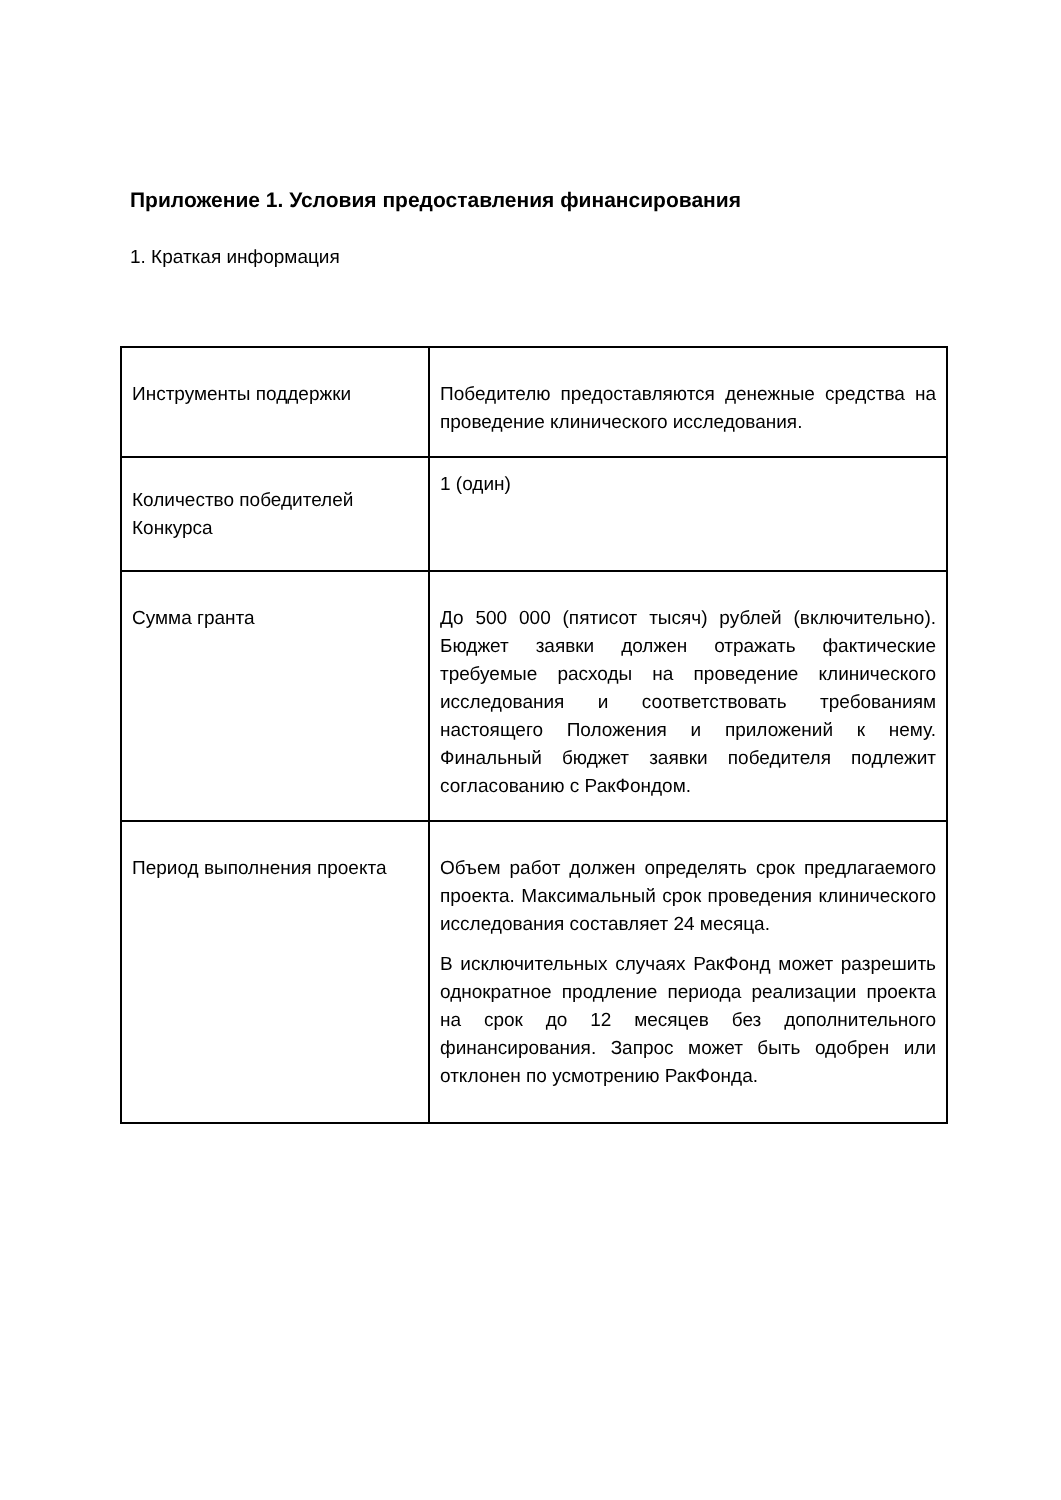Приложение 1. Условия предоставления финансирования
1. Краткая информация
| Инструменты поддержки | Победителю предоставляются денежные средства на проведение клинического исследования. |
| Количество победителей Конкурса | 1 (один) |
| Сумма гранта | До 500 000 (пятисот тысяч) рублей (включительно). Бюджет заявки должен отражать фактические требуемые расходы на проведение клинического исследования и соответствовать требованиям настоящего Положения и приложений к нему. Финальный бюджет заявки победителя подлежит согласованию с РакФондом. |
| Период выполнения проекта | Объем работ должен определять срок предлагаемого проекта. Максимальный срок проведения клинического исследования составляет 24 месяца. В исключительных случаях РакФонд может разрешить однократное продление периода реализации проекта на срок до 12 месяцев без дополнительного финансирования. Запрос может быть одобрен или отклонен по усмотрению РакФонда. |